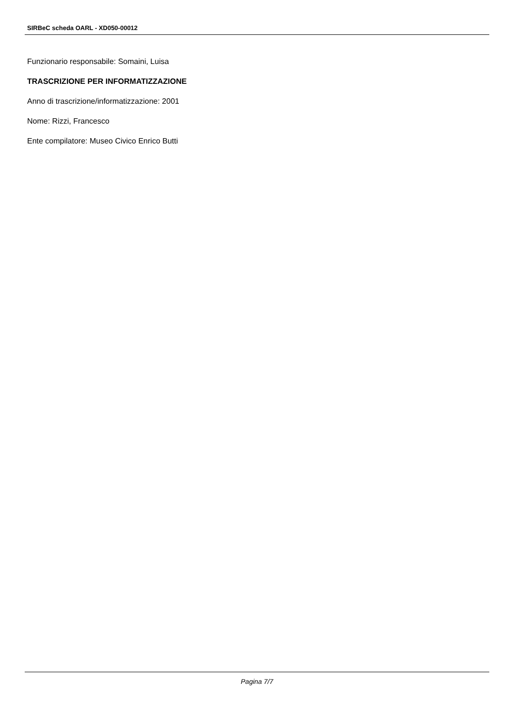SIRBeC scheda OARL - XD050-00012
Funzionario responsabile: Somaini, Luisa
TRASCRIZIONE PER INFORMATIZZAZIONE
Anno di trascrizione/informatizzazione: 2001
Nome: Rizzi, Francesco
Ente compilatore: Museo Civico Enrico Butti
Pagina 7/7